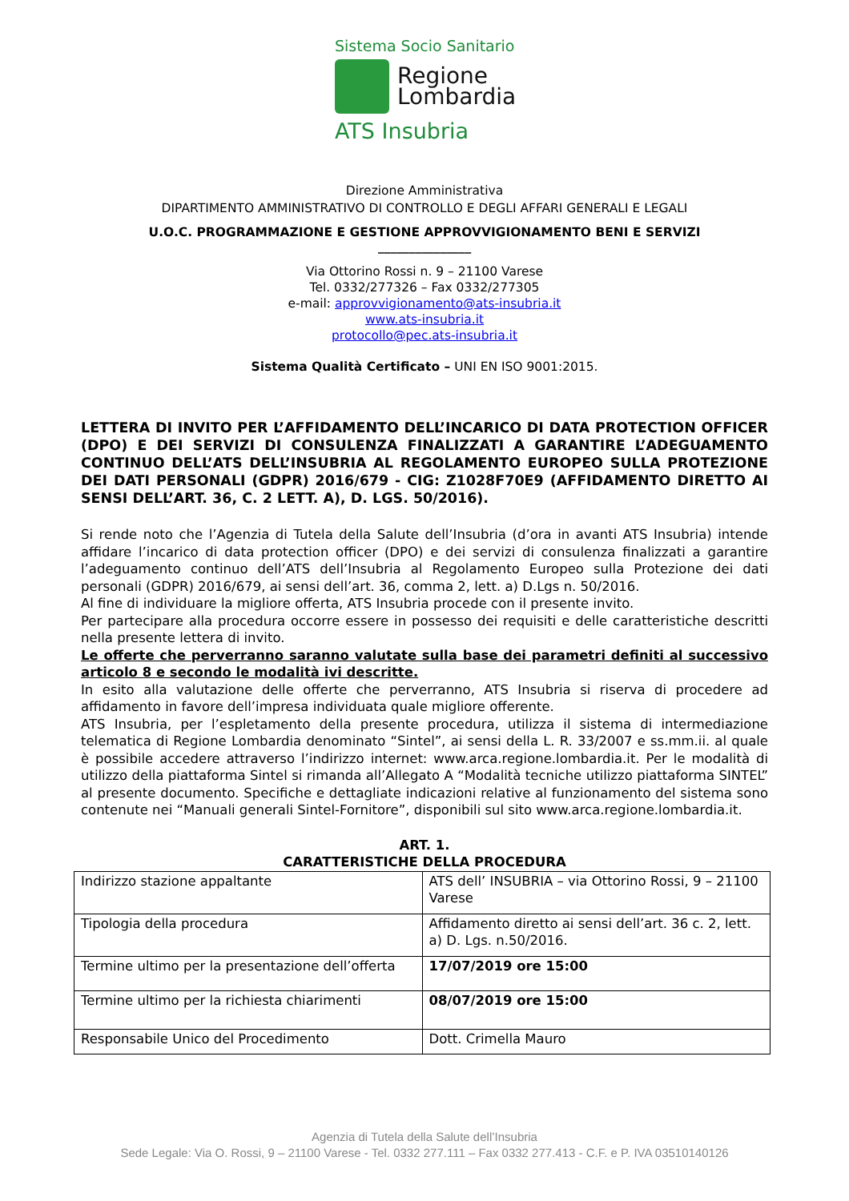Sistema Socio Sanitario
Regione
Lombardia
ATS Insubria
Direzione Amministrativa
DIPARTIMENTO AMMINISTRATIVO DI CONTROLLO E DEGLI AFFARI GENERALI E LEGALI
U.O.C. PROGRAMMAZIONE E GESTIONE APPROVVIGIONAMENTO BENI E SERVIZI
_______________
Via Ottorino Rossi n. 9 – 21100 Varese
Tel. 0332/277326 – Fax 0332/277305
e-mail: approvvigionamento@ats-insubria.it
www.ats-insubria.it
protocollo@pec.ats-insubria.it
Sistema Qualità Certificato – UNI EN ISO 9001:2015.
LETTERA DI INVITO PER L’AFFIDAMENTO DELL’INCARICO DI DATA PROTECTION OFFICER (DPO) E DEI SERVIZI DI CONSULENZA FINALIZZATI A GARANTIRE L’ADEGUAMENTO CONTINUO DELL’ATS DELL’INSUBRIA AL REGOLAMENTO EUROPEO SULLA PROTEZIONE DEI DATI PERSONALI (GDPR) 2016/679 - CIG: Z1028F70E9 (AFFIDAMENTO DIRETTO AI SENSI DELL’ART. 36, C. 2 LETT. A), D. LGS. 50/2016).
Si rende noto che l’Agenzia di Tutela della Salute dell’Insubria (d’ora in avanti ATS Insubria) intende affidare l’incarico di data protection officer (DPO) e dei servizi di consulenza finalizzati a garantire l’adeguamento continuo dell’ATS dell’Insubria al Regolamento Europeo sulla Protezione dei dati personali (GDPR) 2016/679, ai sensi dell’art. 36, comma 2, lett. a) D.Lgs n. 50/2016.
Al fine di individuare la migliore offerta, ATS Insubria procede con il presente invito.
Per partecipare alla procedura occorre essere in possesso dei requisiti e delle caratteristiche descritti nella presente lettera di invito.
Le offerte che perverranno saranno valutate sulla base dei parametri definiti al successivo articolo 8 e secondo le modalità ivi descritte.
In esito alla valutazione delle offerte che perverranno, ATS Insubria si riserva di procedere ad affidamento in favore dell’impresa individuata quale migliore offerente.
ATS Insubria, per l’espletamento della presente procedura, utilizza il sistema di intermediazione telematica di Regione Lombardia denominato “Sintel”, ai sensi della L. R. 33/2007 e ss.mm.ii. al quale è possibile accedere attraverso l’indirizzo internet: www.arca.regione.lombardia.it. Per le modalità di utilizzo della piattaforma Sintel si rimanda all’Allegato A “Modalità tecniche utilizzo piattaforma SINTEL” al presente documento. Specifiche e dettagliate indicazioni relative al funzionamento del sistema sono contenute nei “Manuali generali Sintel-Fornitore”, disponibili sul sito www.arca.regione.lombardia.it.
ART. 1.
CARATTERISTICHE DELLA PROCEDURA
| Indirizzo stazione appaltante | ATS dell’ INSUBRIA – via Ottorino Rossi, 9 – 21100 Varese |
| Tipologia della procedura | Affidamento diretto ai sensi dell’art. 36 c. 2, lett. a) D. Lgs. n.50/2016. |
| Termine ultimo per la presentazione dell’offerta | 17/07/2019 ore 15:00 |
| Termine ultimo per la richiesta chiarimenti | 08/07/2019 ore 15:00 |
| Responsabile Unico del Procedimento | Dott. Crimella Mauro |
Agenzia di Tutela della Salute dell’Insubria
Sede Legale: Via O. Rossi, 9 – 21100 Varese - Tel. 0332 277.111 – Fax 0332 277.413 - C.F. e P. IVA 03510140126